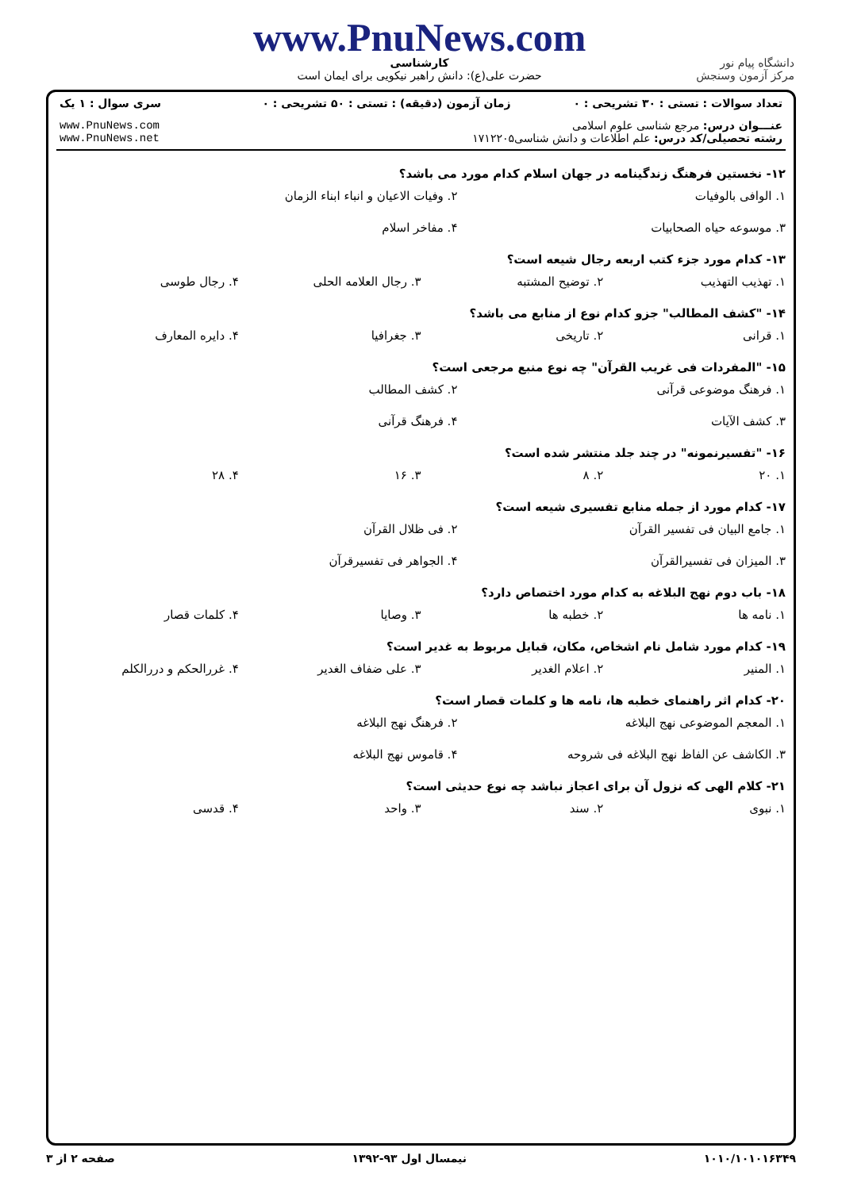دانشگاه پیام نور
مرکز آزمون وسنجش
www.PnuNews.com
کارشناسی
حضرت علی(ع): دانش راهبر نیکویی برای ایمان است
| تعداد سوالات : تستی : ۳۰ تشریحی : ۰ | زمان آزمون (دقیقه) : تستی : ۵۰ تشریحی : ۰ | سری سوال : ۱ یک |
| عنـــوان درس: مرجع شناسی علوم اسلامی رشته تحصیلی/کد درس: علم اطلاعات و دانش شناسی۱۷۱۲۲۰۵ | | www.PnuNews.com www.PnuNews.net |
۱۲- نخستین فرهنگ زندگینامه در جهان اسلام کدام مورد می باشد؟
۱. الوافی بالوفیات ۲. وفیات الاعیان و انباء ابناء الزمان
۳. موسوعه حیاه الصحابیات ۴. مفاخر اسلام
۱۳- کدام مورد جزء کتب اربعه رجال شیعه است؟
۱. تهذیب التهذیب ۲. توضیح المشتبه ۳. رجال العلامه الحلی ۴. رجال طوسی
۱۴- "کشف المطالب" جزو کدام نوع از منابع می باشد؟
۱. قرانی ۲. تاریخی ۳. جغرافیا ۴. دایره المعارف
۱۵- "المفردات فی غریب القرآن" چه نوع منبع مرجعی است؟
۱. فرهنگ موضوعی قرآنی ۲. کشف المطالب
۳. کشف الآیات ۴. فرهنگ قرآنی
۱۶- "تفسیرنمونه" در چند جلد منتشر شده است؟
۱. ۲۰ ۲. ۸ ۳. ۱۶ ۴. ۲۸
۱۷- کدام مورد از جمله منابع تفسیری شیعه است؟
۱. جامع البیان فی تفسیر القرآن ۲. فی ظلال القرآن
۳. المیزان فی تفسیرالقرآن ۴. الجواهر فی تفسیرقرآن
۱۸- باب دوم نهج البلاغه به کدام مورد اختصاص دارد؟
۱. نامه ها ۲. خطبه ها ۳. وصایا ۴. کلمات قصار
۱۹- کدام مورد شامل نام اشخاص، مکان، قبایل مربوط به غدیر است؟
۱. المنیر ۲. اعلام الغدیر ۳. علی ضفاف الغدیر ۴. غررالحکم و دررالکلم
۲۰- کدام اثر راهنمای خطبه ها، نامه ها و کلمات قصار است؟
۱. المعجم الموضوعی نهج البلاغه ۲. فرهنگ نهج البلاغه
۳. الکاشف عن الفاظ نهج البلاغه فی شروحه ۴. قاموس نهج البلاغه
۲۱- کلام الهی که نزول آن برای اعجاز نباشد چه نوع حدیثی است؟
۱. نبوی ۲. سند ۳. واحد ۴. قدسی
۱۰۱۰/۱۰۱۰۱۶۳۴۹ نیمسال اول ۹۳-۱۳۹۲ صفحه ۲ از ۳